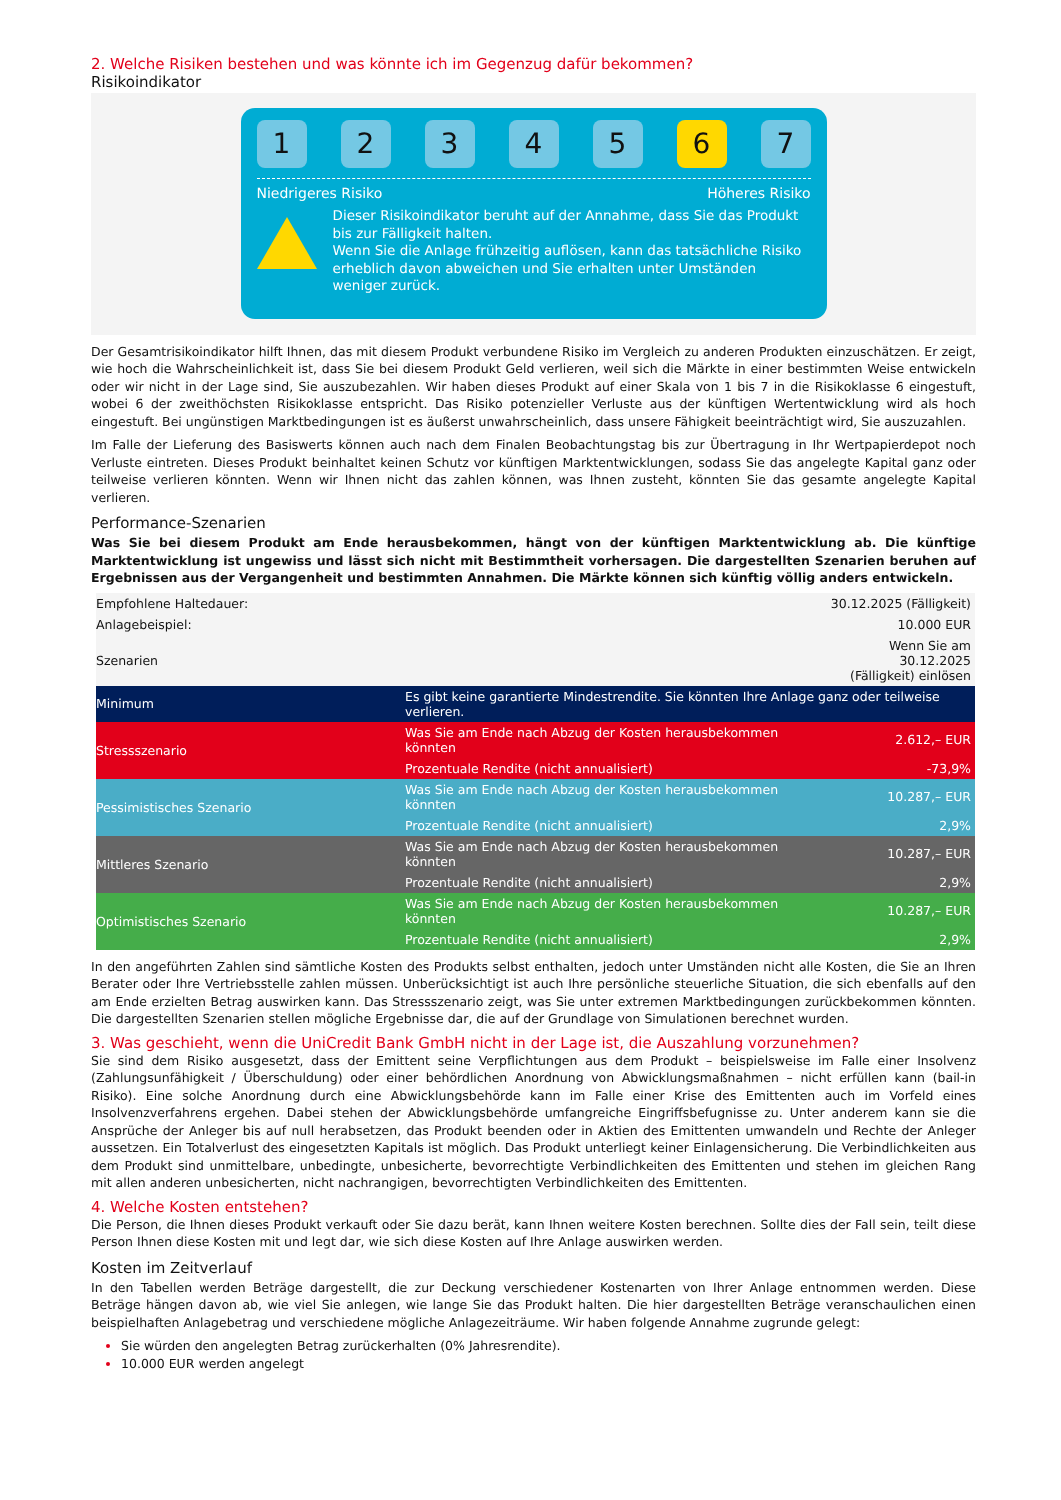2. Welche Risiken bestehen und was könnte ich im Gegenzug dafür bekommen?
Risikoindikator
1 2 3 4 5 6 7
Niedrigeres Risiko Höheres Risiko
Dieser Risikoindikator beruht auf der Annahme, dass Sie das Produkt bis zur Fälligkeit halten.
Wenn Sie die Anlage frühzeitig auflösen, kann das tatsächliche Risiko erheblich davon abweichen und Sie erhalten unter Umständen weniger zurück.
Der Gesamtrisikoindikator hilft Ihnen, das mit diesem Produkt verbundene Risiko im Vergleich zu anderen Produkten einzuschätzen. Er zeigt, wie hoch die Wahrscheinlichkeit ist, dass Sie bei diesem Produkt Geld verlieren, weil sich die Märkte in einer bestimmten Weise entwickeln oder wir nicht in der Lage sind, Sie auszubezahlen. Wir haben dieses Produkt auf einer Skala von 1 bis 7 in die Risikoklasse 6 eingestuft, wobei 6 der zweithöchsten Risikoklasse entspricht. Das Risiko potenzieller Verluste aus der künftigen Wertentwicklung wird als hoch eingestuft. Bei ungünstigen Marktbedingungen ist es äußerst unwahrscheinlich, dass unsere Fähigkeit beeinträchtigt wird, Sie auszuzahlen.
Im Falle der Lieferung des Basiswerts können auch nach dem Finalen Beobachtungstag bis zur Übertragung in Ihr Wertpapierdepot noch Verluste eintreten. Dieses Produkt beinhaltet keinen Schutz vor künftigen Marktentwicklungen, sodass Sie das angelegte Kapital ganz oder teilweise verlieren könnten. Wenn wir Ihnen nicht das zahlen können, was Ihnen zusteht, könnten Sie das gesamte angelegte Kapital verlieren.
Performance-Szenarien
Was Sie bei diesem Produkt am Ende herausbekommen, hängt von der künftigen Marktentwicklung ab. Die künftige Marktentwicklung ist ungewiss und lässt sich nicht mit Bestimmtheit vorhersagen. Die dargestellten Szenarien beruhen auf Ergebnissen aus der Vergangenheit und bestimmten Annahmen. Die Märkte können sich künftig völlig anders entwickeln.
| Empfohlene Haltedauer: | | 30.12.2025 (Fälligkeit) |
| Anlagebeispiel: | | 10.000 EUR |
| Szenarien | | Wenn Sie am 30.12.2025 (Fälligkeit) einlösen |
| Minimum | Es gibt keine garantierte Mindestrendite. Sie könnten Ihre Anlage ganz oder teilweise verlieren. | |
| Stressszenario | Was Sie am Ende nach Abzug der Kosten herausbekommen könnten | 2.612,– EUR |
| | Prozentuale Rendite (nicht annualisiert) | -73,9% |
| Pessimistisches Szenario | Was Sie am Ende nach Abzug der Kosten herausbekommen könnten | 10.287,– EUR |
| | Prozentuale Rendite (nicht annualisiert) | 2,9% |
| Mittleres Szenario | Was Sie am Ende nach Abzug der Kosten herausbekommen könnten | 10.287,– EUR |
| | Prozentuale Rendite (nicht annualisiert) | 2,9% |
| Optimistisches Szenario | Was Sie am Ende nach Abzug der Kosten herausbekommen könnten | 10.287,– EUR |
| | Prozentuale Rendite (nicht annualisiert) | 2,9% |
In den angeführten Zahlen sind sämtliche Kosten des Produkts selbst enthalten, jedoch unter Umständen nicht alle Kosten, die Sie an Ihren Berater oder Ihre Vertriebsstelle zahlen müssen. Unberücksichtigt ist auch Ihre persönliche steuerliche Situation, die sich ebenfalls auf den am Ende erzielten Betrag auswirken kann. Das Stressszenario zeigt, was Sie unter extremen Marktbedingungen zurückbekommen könnten. Die dargestellten Szenarien stellen mögliche Ergebnisse dar, die auf der Grundlage von Simulationen berechnet wurden.
3. Was geschieht, wenn die UniCredit Bank GmbH nicht in der Lage ist, die Auszahlung vorzunehmen?
Sie sind dem Risiko ausgesetzt, dass der Emittent seine Verpflichtungen aus dem Produkt – beispielsweise im Falle einer Insolvenz (Zahlungsunfähigkeit / Überschuldung) oder einer behördlichen Anordnung von Abwicklungsmaßnahmen – nicht erfüllen kann (bail-in Risiko). Eine solche Anordnung durch eine Abwicklungsbehörde kann im Falle einer Krise des Emittenten auch im Vorfeld eines Insolvenzverfahrens ergehen. Dabei stehen der Abwicklungsbehörde umfangreiche Eingriffsbefugnisse zu. Unter anderem kann sie die Ansprüche der Anleger bis auf null herabsetzen, das Produkt beenden oder in Aktien des Emittenten umwandeln und Rechte der Anleger aussetzen. Ein Totalverlust des eingesetzten Kapitals ist möglich. Das Produkt unterliegt keiner Einlagensicherung. Die Verbindlichkeiten aus dem Produkt sind unmittelbare, unbedingte, unbesicherte, bevorrechtigte Verbindlichkeiten des Emittenten und stehen im gleichen Rang mit allen anderen unbesicherten, nicht nachrangigen, bevorrechtigten Verbindlichkeiten des Emittenten.
4. Welche Kosten entstehen?
Die Person, die Ihnen dieses Produkt verkauft oder Sie dazu berät, kann Ihnen weitere Kosten berechnen. Sollte dies der Fall sein, teilt diese Person Ihnen diese Kosten mit und legt dar, wie sich diese Kosten auf Ihre Anlage auswirken werden.
Kosten im Zeitverlauf
In den Tabellen werden Beträge dargestellt, die zur Deckung verschiedener Kostenarten von Ihrer Anlage entnommen werden. Diese Beträge hängen davon ab, wie viel Sie anlegen, wie lange Sie das Produkt halten. Die hier dargestellten Beträge veranschaulichen einen beispielhaften Anlagebetrag und verschiedene mögliche Anlagezeiträume. Wir haben folgende Annahme zugrunde gelegt:
Sie würden den angelegten Betrag zurückerhalten (0% Jahresrendite).
10.000 EUR werden angelegt